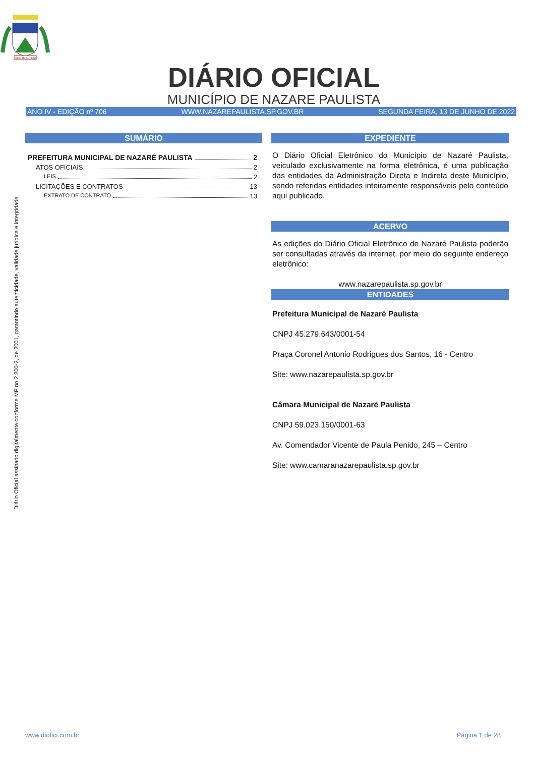DUC IN ALTUM
DIÁRIO OFICIAL
MUNICÍPIO DE NAZARE PAULISTA
ANO IV - EDIÇÃO nº 706 WWW.NAZAREPAULISTA.SP.GOV.BR SEGUNDA FEIRA, 13 DE JUNHO DE 2022
Diário Oficial assinado digitalmente conforme MP no 2.200-2, de 2001, garantindo autenticidade, validade jurídica e integridade
SUMÁRIO
PREFEITURA MUNICIPAL DE NAZARÉ PAULISTA 2
ATOS OFICIAIS 2
LEIS 2
LICITAÇÕES E CONTRATOS 13
EXTRATO DE CONTRATO 13
EXPEDIENTE
O Diário Oficial Eletrônico do Município de Nazaré Paulista, veiculado exclusivamente na forma eletrônica, é uma publicação das entidades da Administração Direta e Indireta deste Município, sendo referidas entidades inteiramente responsáveis pelo conteúdo aqui publicado.
ACERVO
As edições do Diário Oficial Eletrônico de Nazaré Paulista poderão ser consultadas através da internet, por meio do seguinte endereço eletrônico:
www.nazarepaulista.sp.gov.br
ENTIDADES
Prefeitura Municipal de Nazaré Paulista
CNPJ 45.279.643/0001-54
Praça Coronel Antonio Rodrigues dos Santos, 16 - Centro
Site: www.nazarepaulista.sp.gov.br
Câmara Municipal de Nazaré Paulista
CNPJ 59.023.150/0001-63
Av. Comendador Vicente de Paula Penido, 245 – Centro
Site: www.camaranazarepaulista.sp.gov.br
www.diofici.com.br Página 1 de 28